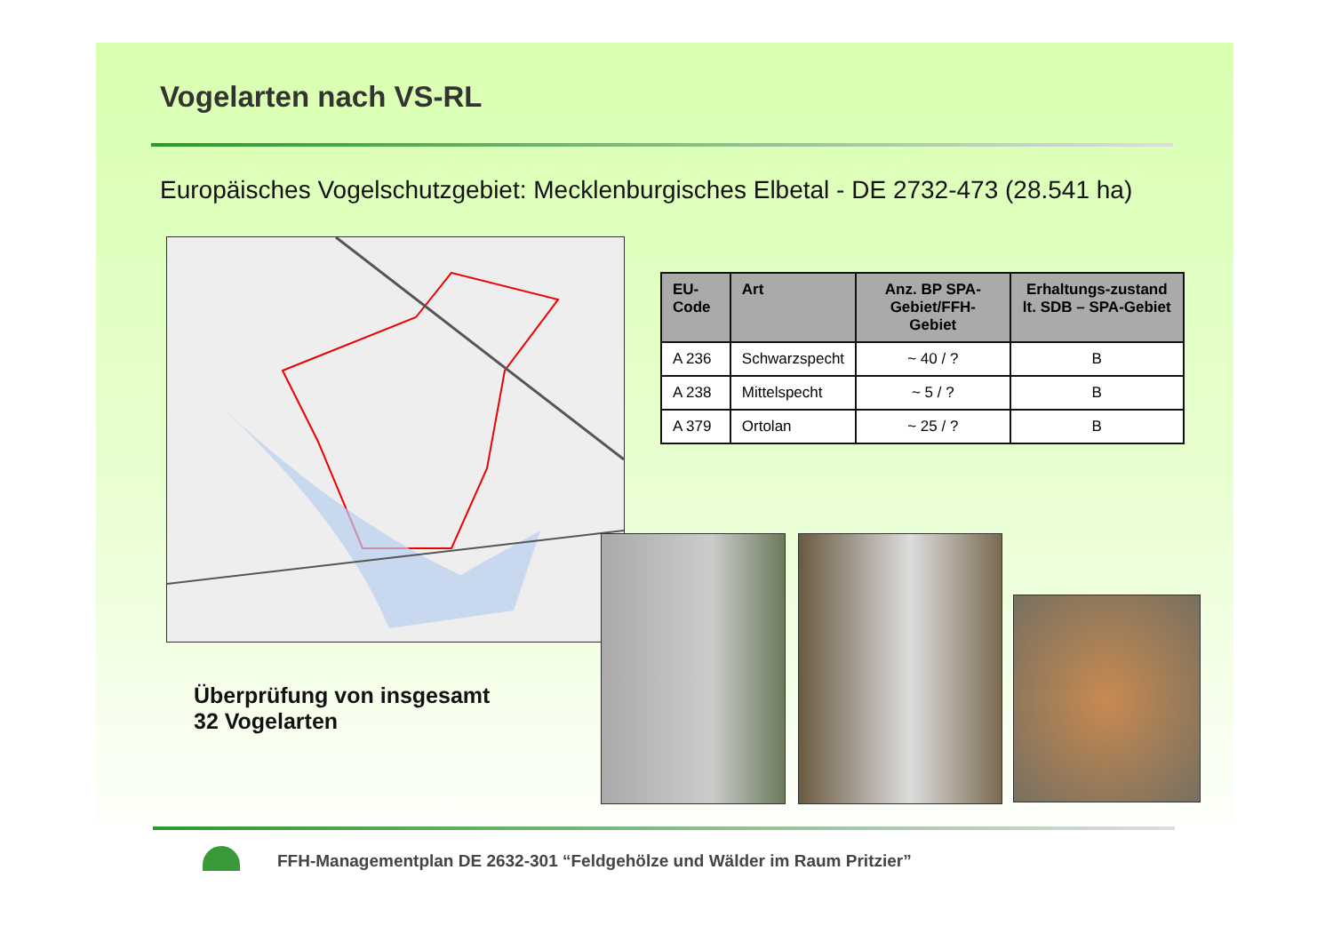Vogelarten nach VS-RL
Europäisches Vogelschutzgebiet: Mecklenburgisches Elbetal - DE 2732-473 (28.541 ha)
| EU-Code | Art | Anz. BP SPA-Gebiet/FFH-Gebiet | Erhaltungs-zustand lt. SDB – SPA-Gebiet |
| --- | --- | --- | --- |
| A 236 | Schwarzspecht | ~ 40 / ? | B |
| A 238 | Mittelspecht | ~ 5 / ? | B |
| A 379 | Ortolan | ~ 25 / ? | B |
Überprüfung von insgesamt
32 Vogelarten
FFH-Managementplan DE 2632-301 “Feldgehölze und Wälder im Raum Pritzier”